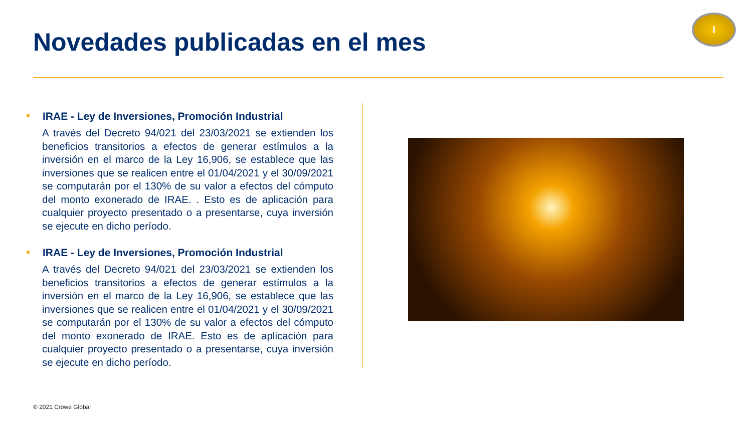Novedades publicadas en el mes
I
IRAE - Ley de Inversiones, Promoción Industrial
A través del Decreto 94/021 del 23/03/2021 se extienden los beneficios transitorios a efectos de generar estímulos a la inversión en el marco de la Ley 16,906, se establece que las inversiones que se realicen entre el 01/04/2021 y el 30/09/2021 se computarán por el 130% de su valor a efectos del cómputo del monto exonerado de IRAE. . Esto es de aplicación para cualquier proyecto presentado o a presentarse, cuya inversión se ejecute en dicho período.
IRAE - Ley de Inversiones, Promoción Industrial
A través del Decreto 94/021 del 23/03/2021 se extienden los beneficios transitorios a efectos de generar estímulos a la inversión en el marco de la Ley 16,906, se establece que las inversiones que se realicen entre el 01/04/2021 y el 30/09/2021 se computarán por el 130% de su valor a efectos del cómputo del monto exonerado de IRAE. Esto es de aplicación para cualquier proyecto presentado o a presentarse, cuya inversión se ejecute en dicho período.
© 2021 Crowe Global